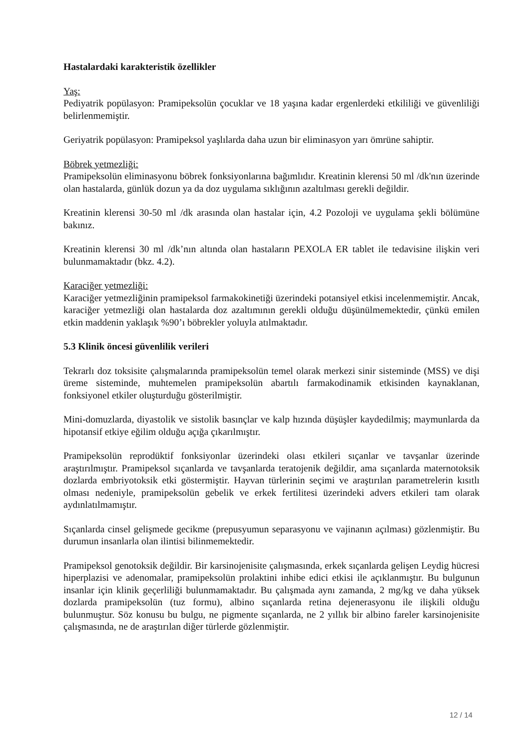Hastalardaki karakteristik özellikler
Yaş:
Pediyatrik popülasyon: Pramipeksolün çocuklar ve 18 yaşına kadar ergenlerdeki etkililiği ve güvenliliği belirlenmemiştir.
Geriyatrik popülasyon: Pramipeksol yaşlılarda daha uzun bir eliminasyon yarı ömrüne sahiptir.
Böbrek yetmezliği:
Pramipeksolün eliminasyonu böbrek fonksiyonlarına bağımlıdır. Kreatinin klerensi 50 ml /dk'nın üzerinde olan hastalarda, günlük dozun ya da doz uygulama sıklığının azaltılması gerekli değildir.
Kreatinin klerensi 30-50 ml /dk arasında olan hastalar için, 4.2 Pozoloji ve uygulama şekli bölümüne bakınız.
Kreatinin klerensi 30 ml /dk’nın altında olan hastaların PEXOLA ER tablet ile tedavisine ilişkin veri bulunmamaktadır (bkz. 4.2).
Karaciğer yetmezliği:
Karaciğer yetmezliğinin pramipeksol farmakokinetiği üzerindeki potansiyel etkisi incelenmemiştir. Ancak, karaciğer yetmezliği olan hastalarda doz azaltımının gerekli olduğu düşünülmemektedir, çünkü emilen etkin maddenin yaklaşık %90’ı böbrekler yoluyla atılmaktadır.
5.3 Klinik öncesi güvenlilik verileri
Tekrarlı doz toksisite çalışmalarında pramipeksolün temel olarak merkezi sinir sisteminde (MSS) ve dişi üreme sisteminde, muhtemelen pramipeksolün abartılı farmakodinamik etkisinden kaynaklanan, fonksiyonel etkiler oluşturduğu gösterilmiştir.
Mini-domuzlarda, diyastolik ve sistolik basınçlar ve kalp hızında düşüşler kaydedilmiş; maymunlarda da hipotansif etkiye eğilim olduğu açığa çıkarılmıştır.
Pramipeksolün reprodüktif fonksiyonlar üzerindeki olası etkileri sıçanlar ve tavşanlar üzerinde araştırılmıştır. Pramipeksol sıçanlarda ve tavşanlarda teratojenik değildir, ama sıçanlarda maternotoksik dozlarda embriyotoksik etki göstermiştir. Hayvan türlerinin seçimi ve araştırılan parametrelerin kısıtlı olması nedeniyle, pramipeksolün gebelik ve erkek fertilitesi üzerindeki advers etkileri tam olarak aydınlatılmamıştır.
Sıçanlarda cinsel gelişmede gecikme (prepusyumun separasyonu ve vajinanın açılması) gözlenmiştir. Bu durumun insanlarla olan ilintisi bilinmemektedir.
Pramipeksol genotoksik değildir. Bir karsinojenisite çalışmasında, erkek sıçanlarda gelişen Leydig hücresi hiperplazisi ve adenomalar, pramipeksolün prolaktini inhibe edici etkisi ile açıklanmıştır. Bu bulgunun insanlar için klinik geçerliliği bulunmamaktadır. Bu çalışmada aynı zamanda, 2 mg/kg ve daha yüksek dozlarda pramipeksolün (tuz formu), albino sıçanlarda retina dejenerasyonu ile ilişkili olduğu bulunmuştur. Söz konusu bu bulgu, ne pigmente sıçanlarda, ne 2 yıllık bir albino fareler karsinojenisite çalışmasında, ne de araştırılan diğer türlerde gözlenmiştir.
12 / 14